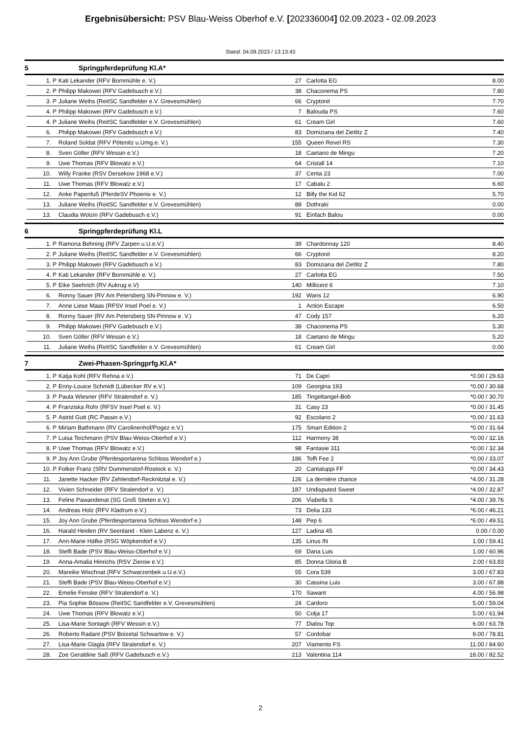Ergebnisübersicht: PSV Blau-Weiss Oberhof e.V. [202336004] 02.09.2023 - 02.09.2023
Stand: 04.09.2023 / 13:13:43
5 Springpferdeprüfung Kl.A*
| | 1. | P | Kati Lekander (RFV Bornmühle e. V.) | 27 | Carlotta EG | 8.00 |
| | 2. | P | Philipp Makowei (RFV Gadebusch e.V.) | 38 | Chaconema PS | 7.80 |
| | 3. | P | Juliane Weihs (ReitSC Sandfelder e.V. Grevesmühlen) | 66 | Cryptonit | 7.70 |
| | 4. | P | Philipp Makowei (RFV Gadebusch e.V.) | 7 | Balouda PS | 7.60 |
| | 4. | P | Juliane Weihs (ReitSC Sandfelder e.V. Grevesmühlen) | 61 | Cream Girl | 7.60 |
| | 6. | | Philipp Makowei (RFV Gadebusch e.V.) | 83 | Domiziana del Zietlitz Z | 7.40 |
| | 7. | | Roland Soldat (RFV Pötenitz u.Umg.e. V.) | 155 | Queen Revel RS | 7.30 |
| | 8. | | Sven Göller (RFV Wessin e.V.) | 18 | Caetano de Mingu | 7.20 |
| | 9. | | Uwe Thomas (RFV Blowatz e.V.) | 64 | Cristall 14 | 7.10 |
| | 10. | | Willy Franke (RSV Dersekow 1968 e.V.) | 37 | Centa 23 | 7.00 |
| | 11. | | Uwe Thomas (RFV Blowatz e.V.) | 17 | Cabalu 2 | 6.60 |
| | 12. | | Anke Papenfuß (PferdeSV Phoenix e. V.) | 12 | Billy the Kid 62 | 5.70 |
| | 13. | | Juliane Weihs (ReitSC Sandfelder e.V. Grevesmühlen) | 88 | Dothraki | 0.00 |
| | 13. | | Claudia Wolzin (RFV Gadebusch e.V.) | 91 | Einfach Balou | 0.00 |
6 Springpferdeprüfung Kl.L
| | 1. | P | Ramona Behning (RFV Zarpen u.U.e.V.) | 39 | Chardonnay 120 | 8.40 |
| | 2. | P | Juliane Weihs (ReitSC Sandfelder e.V. Grevesmühlen) | 66 | Cryptonit | 8.20 |
| | 3. | P | Philipp Makowei (RFV Gadebusch e.V.) | 83 | Domiziana del Zietlitz Z | 7.80 |
| | 4. | P | Kati Lekander (RFV Bornmühle e. V.) | 27 | Carlotta EG | 7.50 |
| | 5. | P | Eike Seehrich (RV Aukrug e.V) | 140 | Millicent 6 | 7.10 |
| | 6. | | Ronny Sauer (RV Am Petersberg SN-Pinnow e. V.) | 192 | Waris 12 | 6.90 |
| | 7. | | Anne Liese Maas (RFSV Insel Poel e. V.) | 1 | Action Escape | 6.50 |
| | 8. | | Ronny Sauer (RV Am Petersberg SN-Pinnow e. V.) | 47 | Cody 157 | 6.20 |
| | 9. | | Philipp Makowei (RFV Gadebusch e.V.) | 38 | Chaconema PS | 5.30 |
| | 10. | | Sven Göller (RFV Wessin e.V.) | 18 | Caetano de Mingu | 5.20 |
| | 11. | | Juliane Weihs (ReitSC Sandfelder e.V. Grevesmühlen) | 61 | Cream Girl | 0.00 |
7 Zwei-Phasen-Springprfg.Kl.A*
| | 1. | P | Katja Kohl (RFV Rehna e.V.) | 71 | De Capri | *0.00 / 29.63 |
| | 2. | P | Enny-Louice Schmidt (Lübecker RV e.V.) | 109 | Georgina 193 | *0.00 / 30.68 |
| | 3. | P | Paula Wiesner (RFV Stralendorf e. V.) | 185 | Tingeltangel-Bob | *0.00 / 30.70 |
| | 4. | P | Franziska Rohr (RFSV Insel Poel e. V.) | 31 | Casy 23 | *0.00 / 31.45 |
| | 5. | P | Astrid Gutt (RC Passin e.V.) | 92 | Escolano 2 | *0.00 / 31.63 |
| | 6. | P | Miriam Bathmann (RV Carolinenhof/Pogez e.V.) | 175 | Smart Edition 2 | *0.00 / 31.64 |
| | 7. | P | Luisa Teichmann (PSV Blau-Weiss-Oberhof e.V.) | 112 | Harmony 38 | *0.00 / 32.16 |
| | 8. | P | Uwe Thomas (RFV Blowatz e.V.) | 98 | Fantasie 311 | *0.00 / 32.34 |
| | 9. | P | Joy Ann Grube (Pferdesportarena Schloss Wendorf e.) | 186 | Toffi Fee 2 | *0.00 / 33.07 |
| | 10. | P | Folker Franz (SRV Dummerstorf-Rostock e. V.) | 20 | Cantaluppi FF | *0.00 / 34.43 |
| | 11. | | Janette Hacker (RV Zehlendorf-Recknitztal e. V.) | 126 | La dernière chance | *4.00 / 31.28 |
| | 12. | | Vivien Schneider (RFV Stralendorf e. V.) | 187 | Undisputed Sweet | *4.00 / 32.87 |
| | 13. | | Feline Pawandenat (SG Groß Stieten e.V.) | 206 | Viabella S | *4.00 / 39.76 |
| | 14. | | Andreas Holz (RFV Kladrum e.V.) | 73 | Delia 133 | *6.00 / 46.21 |
| | 15. | | Joy Ann Grube (Pferdesportarena Schloss Wendorf e.) | 148 | Pep 6 | *6.00 / 49.51 |
| | 16. | | Harald Heiden (RV Seenland - Klein Labenz e. V.) | 127 | Ladina 45 | 0.00 / 0.00 |
| | 17. | | Ann-Marie Häfke (RSG Wöpkendorf e.V.) | 135 | Linus IN | 1.00 / 59.41 |
| | 18. | | Steffi Bade (PSV Blau-Weiss-Oberhof e.V.) | 69 | Dana Luis | 1.00 / 60.96 |
| | 19. | | Anna-Amalia Hinrichs (RSV Zierow e.V.) | 85 | Donna Gloria B | 2.00 / 63.83 |
| | 20. | | Mareike Wischnat (RFV Schwarzenbek u.U.e.V.) | 55 | Cora 539 | 3.00 / 67.83 |
| | 21. | | Steffi Bade (PSV Blau-Weiss-Oberhof e.V.) | 30 | Cassina Luis | 3.00 / 67.88 |
| | 22. | | Emelie Fenske (RFV Stralendorf e. V.) | 170 | Sawant | 4.00 / 56.98 |
| | 23. | | Pia Sophie Bössow (ReitSC Sandfelder e.V. Grevesmühlen) | 24 | Cardoro | 5.00 / 59.04 |
| | 24. | | Uwe Thomas (RFV Blowatz e.V.) | 50 | Colja 17 | 5.00 / 61.94 |
| | 25. | | Lisa-Marie Sontagh (RFV Wessin e.V.) | 77 | Dialou Top | 6.00 / 63.78 |
| | 26. | | Roberto Radant (PSV Boizetal Schwartow e. V.) | 57 | Cordobar | 9.00 / 78.81 |
| | 27. | | Lisa-Marie Glagla (RFV Stralendorf e. V.) | 207 | Viamento FS | 11.00 / 84.60 |
| | 28. | | Zoe Geraldine Saß (RFV Gadebusch e.V.) | 213 | Valentina 114 | 18.00 / 82.52 |
2